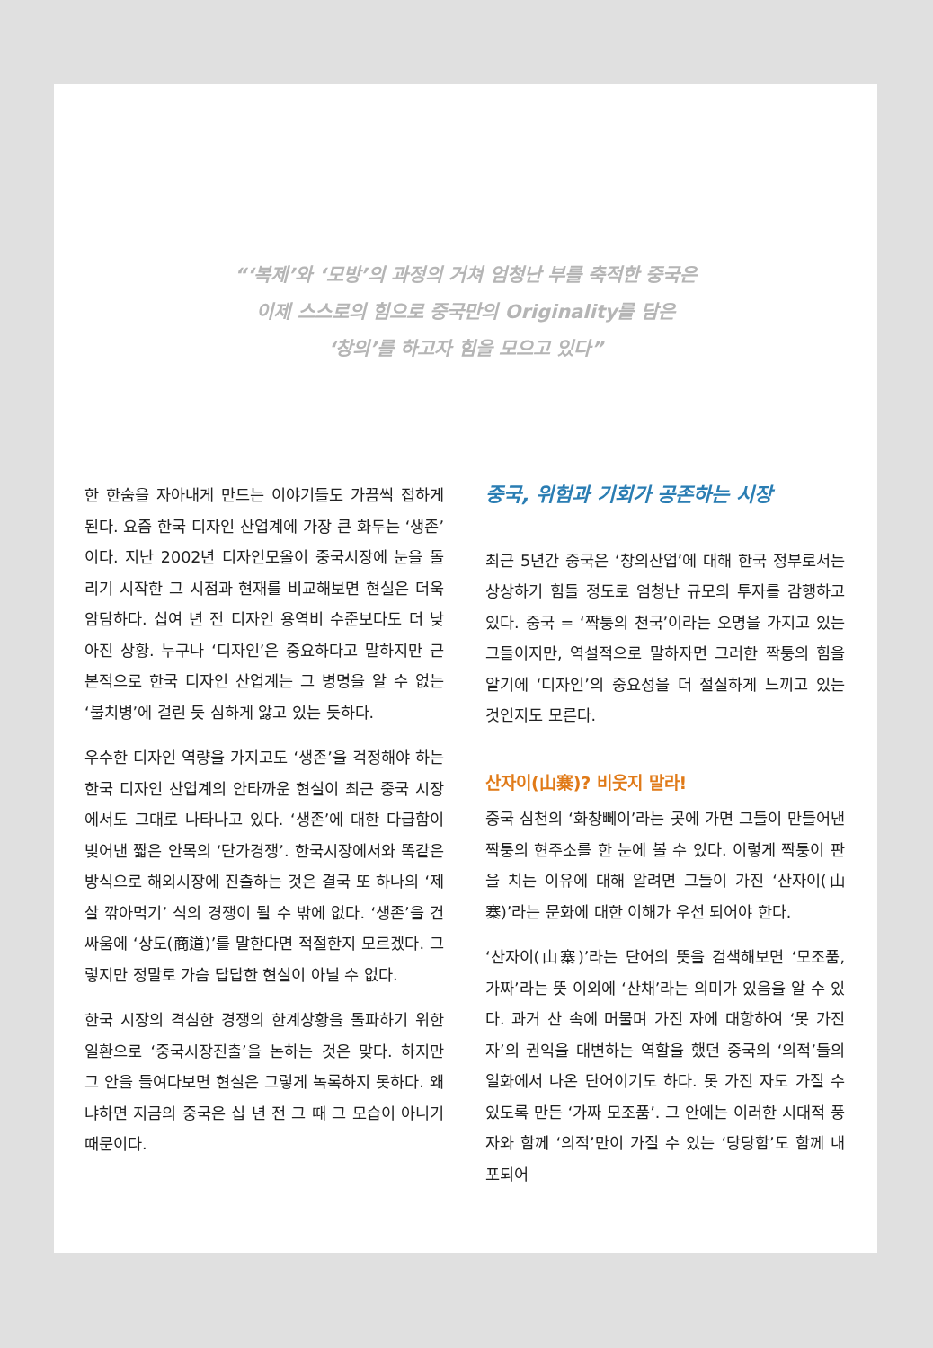“‘복제’와 ‘모방’의 과정의 거쳐 엄청난 부를 축적한 중국은
이제 스스로의 힘으로 중국만의 Originality를 담은
‘창의’를 하고자 힘을 모으고 있다”
한 한숨을 자아내게 만드는 이야기들도 가끔씩 접하게 된다. 요즘 한국 디자인 산업계에 가장 큰 화두는 ‘생존’이다. 지난 2002년 디자인모올이 중국시장에 눈을 돌리기 시작한 그 시점과 현재를 비교해보면 현실은 더욱 암담하다. 십여 년 전 디자인 용역비 수준보다도 더 낮아진 상황. 누구나 ‘디자인’은 중요하다고 말하지만 근본적으로 한국 디자인 산업계는 그 병명을 알 수 없는 ‘불치병’에 걸린 듯 심하게 앓고 있는 듯하다.
우수한 디자인 역량을 가지고도 ‘생존’을 걱정해야 하는 한국 디자인 산업계의 안타까운 현실이 최근 중국 시장에서도 그대로 나타나고 있다. ‘생존’에 대한 다급함이 빚어낸 짧은 안목의 ‘단가경쟁’. 한국시장에서와 똑같은 방식으로 해외시장에 진출하는 것은 결국 또 하나의 ‘제 살 깎아먹기’ 식의 경쟁이 될 수 밖에 없다. ‘생존’을 건 싸움에 ‘상도(商道)’를 말한다면 적절한지 모르겠다. 그렇지만 정말로 가슴 답답한 현실이 아닐 수 없다.
한국 시장의 격심한 경쟁의 한계상황을 돌파하기 위한 일환으로 ‘중국시장진출’을 논하는 것은 맞다. 하지만 그 안을 들여다보면 현실은 그렇게 녹록하지 못하다. 왜냐하면 지금의 중국은 십 년 전 그 때 그 모습이 아니기 때문이다.
중국, 위험과 기회가 공존하는 시장
최근 5년간 중국은 ‘창의산업’에 대해 한국 정부로서는 상상하기 힘들 정도로 엄청난 규모의 투자를 감행하고 있다. 중국 = ‘짝퉁의 천국’이라는 오명을 가지고 있는 그들이지만, 역설적으로 말하자면 그러한 짝퉁의 힘을 알기에 ‘디자인’의 중요성을 더 절실하게 느끼고 있는 것인지도 모른다.
산자이(山寨)? 비웃지 말라!
중국 심천의 ‘화창뻬이’라는 곳에 가면 그들이 만들어낸 짝퉁의 현주소를 한 눈에 볼 수 있다. 이렇게 짝퉁이 판을 치는 이유에 대해 알려면 그들이 가진 ‘산자이(山寨)’라는 문화에 대한 이해가 우선 되어야 한다.
‘산자이(山寨)’라는 단어의 뜻을 검색해보면 ‘모조품, 가짜’라는 뜻 이외에 ‘산채’라는 의미가 있음을 알 수 있다. 과거 산 속에 머물며 가진 자에 대항하여 ‘못 가진 자’의 권익을 대변하는 역할을 했던 중국의 ‘의적’들의 일화에서 나온 단어이기도 하다. 못 가진 자도 가질 수 있도록 만든 ‘가짜 모조품’. 그 안에는 이러한 시대적 풍자와 함께 ‘의적’만이 가질 수 있는 ‘당당함’도 함께 내포되어